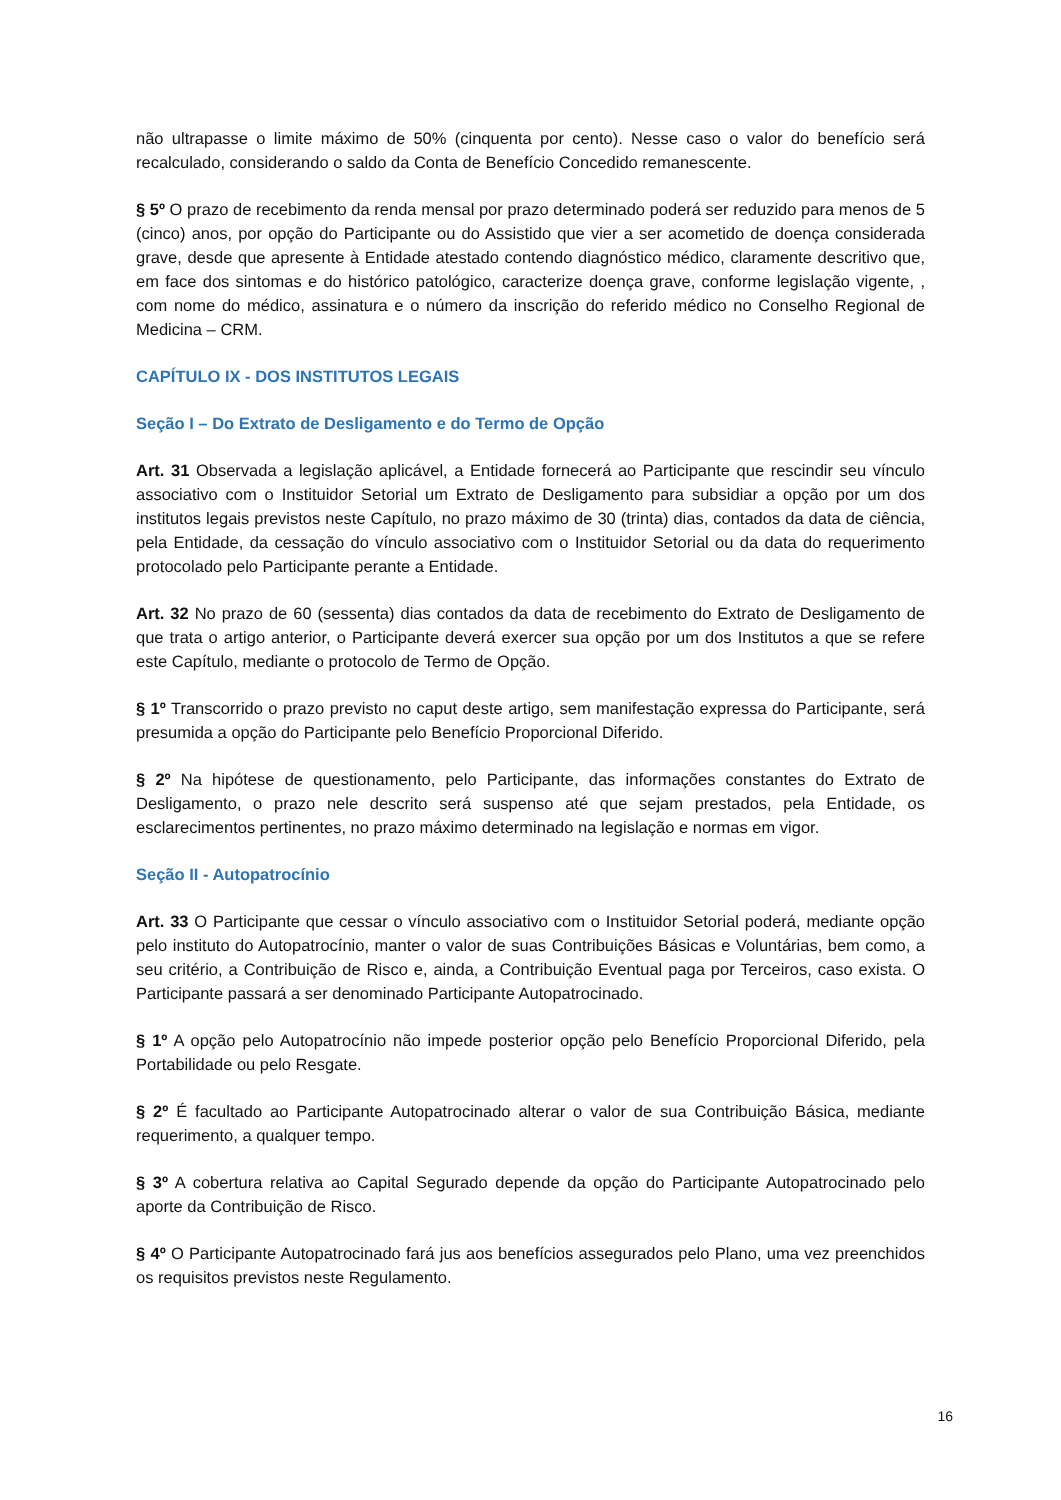não ultrapasse o limite máximo de 50% (cinquenta por cento). Nesse caso o valor do benefício será recalculado, considerando o saldo da Conta de Benefício Concedido remanescente.
§ 5º O prazo de recebimento da renda mensal por prazo determinado poderá ser reduzido para menos de 5 (cinco) anos, por opção do Participante ou do Assistido que vier a ser acometido de doença considerada grave, desde que apresente à Entidade atestado contendo diagnóstico médico, claramente descritivo que, em face dos sintomas e do histórico patológico, caracterize doença grave, conforme legislação vigente, , com nome do médico, assinatura e o número da inscrição do referido médico no Conselho Regional de Medicina – CRM.
CAPÍTULO IX - DOS INSTITUTOS LEGAIS
Seção I – Do Extrato de Desligamento e do Termo de Opção
Art. 31 Observada a legislação aplicável, a Entidade fornecerá ao Participante que rescindir seu vínculo associativo com o Instituidor Setorial um Extrato de Desligamento para subsidiar a opção por um dos institutos legais previstos neste Capítulo, no prazo máximo de 30 (trinta) dias, contados da data de ciência, pela Entidade, da cessação do vínculo associativo com o Instituidor Setorial ou da data do requerimento protocolado pelo Participante perante a Entidade.
Art. 32 No prazo de 60 (sessenta) dias contados da data de recebimento do Extrato de Desligamento de que trata o artigo anterior, o Participante deverá exercer sua opção por um dos Institutos a que se refere este Capítulo, mediante o protocolo de Termo de Opção.
§ 1º Transcorrido o prazo previsto no caput deste artigo, sem manifestação expressa do Participante, será presumida a opção do Participante pelo Benefício Proporcional Diferido.
§ 2º Na hipótese de questionamento, pelo Participante, das informações constantes do Extrato de Desligamento, o prazo nele descrito será suspenso até que sejam prestados, pela Entidade, os esclarecimentos pertinentes, no prazo máximo determinado na legislação e normas em vigor.
Seção II - Autopatrocínio
Art. 33 O Participante que cessar o vínculo associativo com o Instituidor Setorial poderá, mediante opção pelo instituto do Autopatrocínio, manter o valor de suas Contribuições Básicas e Voluntárias, bem como, a seu critério, a Contribuição de Risco e, ainda, a Contribuição Eventual paga por Terceiros, caso exista. O Participante passará a ser denominado Participante Autopatrocinado.
§ 1º A opção pelo Autopatrocínio não impede posterior opção pelo Benefício Proporcional Diferido, pela Portabilidade ou pelo Resgate.
§ 2º É facultado ao Participante Autopatrocinado alterar o valor de sua Contribuição Básica, mediante requerimento, a qualquer tempo.
§ 3º A cobertura relativa ao Capital Segurado depende da opção do Participante Autopatrocinado pelo aporte da Contribuição de Risco.
§ 4º O Participante Autopatrocinado fará jus aos benefícios assegurados pelo Plano, uma vez preenchidos os requisitos previstos neste Regulamento.
16